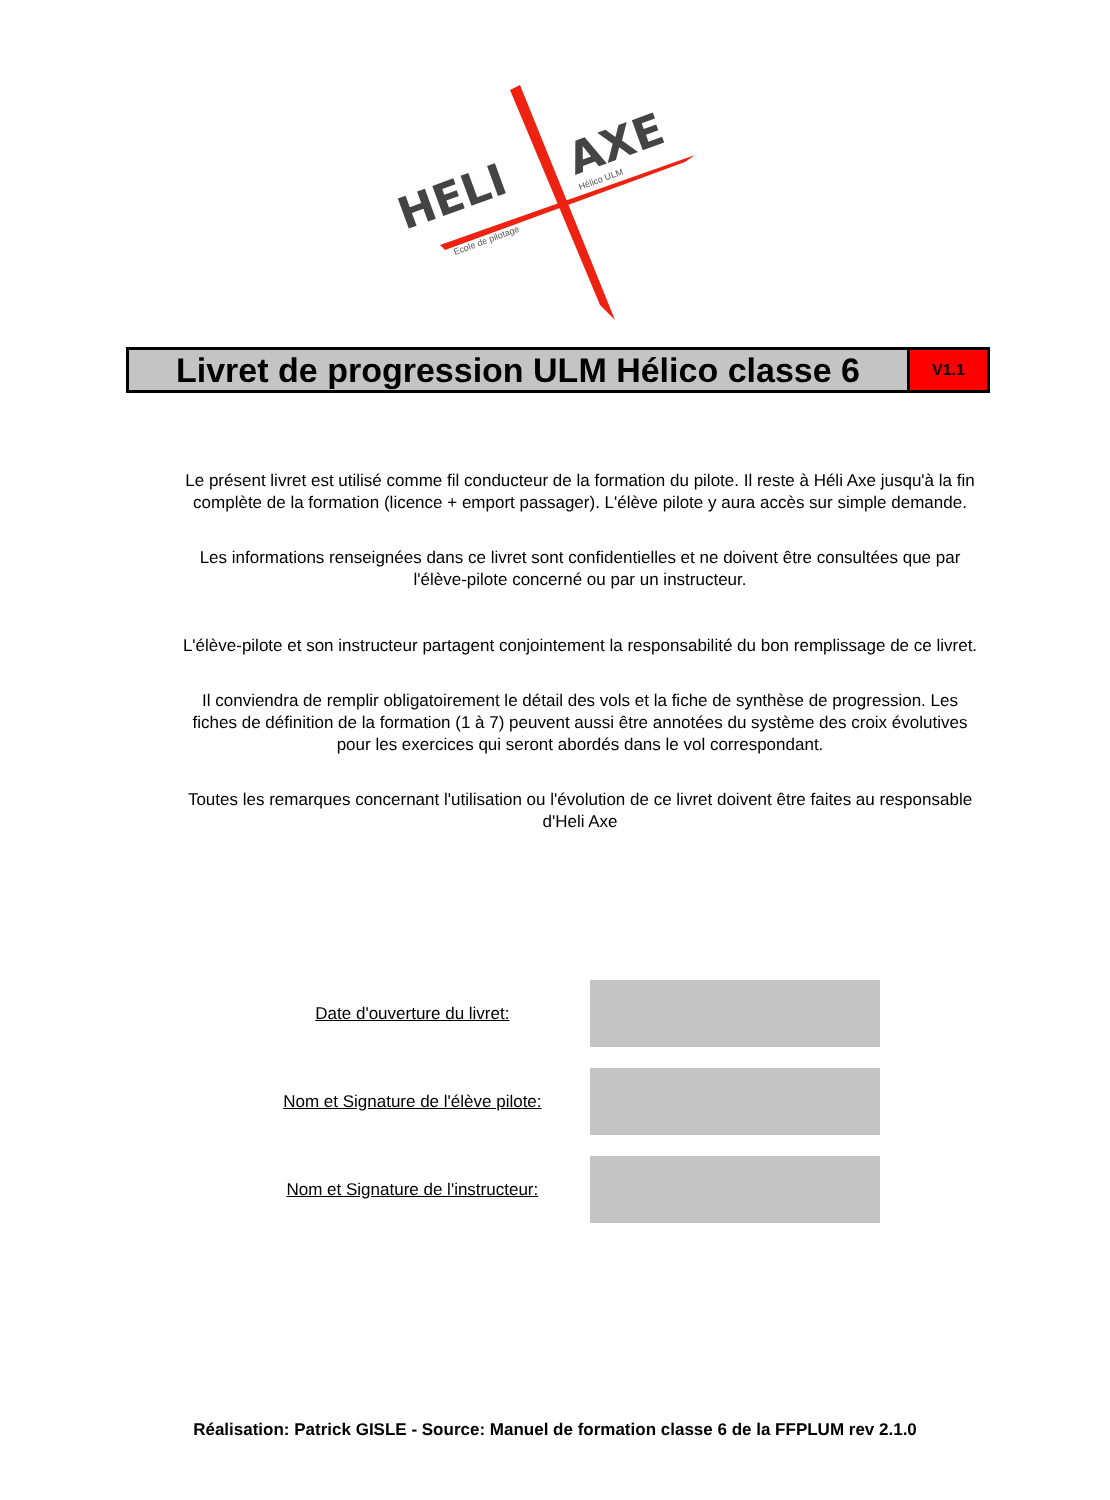HELI
AXE
Ecole de pilotage
Hélico ULM
Livret de progression ULM Hélico classe 6
V1.1
Le présent livret est utilisé comme fil conducteur de la formation du pilote. Il reste à Héli Axe jusqu'à la fin complète de la formation (licence + emport passager). L'élève pilote y aura accès sur simple demande.
Les informations renseignées dans ce livret sont confidentielles et ne doivent être consultées que par l'élève-pilote concerné ou par un instructeur.
L'élève-pilote et son instructeur partagent conjointement la responsabilité du bon remplissage de ce livret.
Il conviendra de remplir obligatoirement le détail des vols et la fiche de synthèse de progression. Les fiches de définition de la formation (1 à 7) peuvent aussi être annotées du système des croix évolutives pour les exercices qui seront abordés dans le vol correspondant.
Toutes les remarques concernant l'utilisation ou l'évolution de ce livret doivent être faites au responsable d'Heli Axe
Date d'ouverture du livret:
Nom et Signature de l'élève pilote:
Nom et Signature de l'instructeur:
Réalisation: Patrick GISLE - Source: Manuel de formation classe 6 de la FFPLUM rev 2.1.0